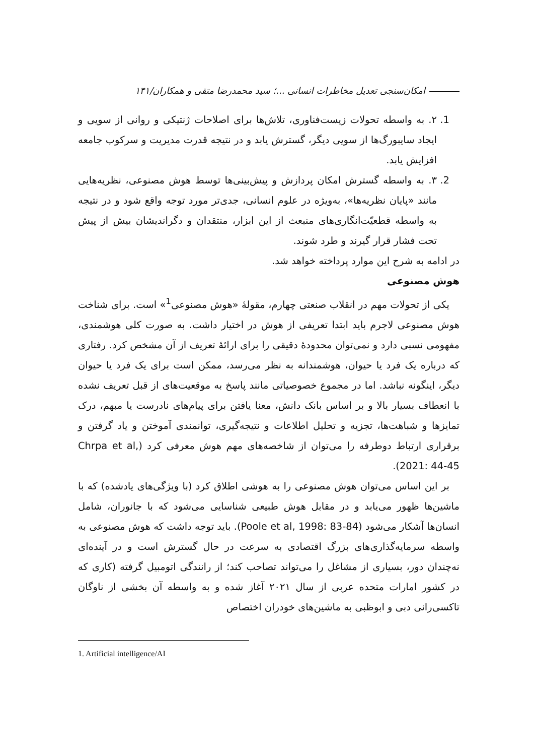امکان‌سنجی تعدیل مخاطرات انسانی ...؛ سید محمدرضا متقی و همکاران/۱۴۱
1. ۲. به واسطه تحولات زیست‌فناوری، تلاش‌ها برای اصلاحات ژنتیکی و روانی از سویی و ایجاد سایبورگ‌ها از سویی دیگر، گسترش یابد و در نتیجه قدرت مدیریت و سرکوب جامعه افزایش یابد.
2. ۳. به واسطه گسترش امکان پردازش و پیش‌بینی‌ها توسط هوش مصنوعی، نظریه‌هایی مانند «پایان نظریه‌ها»، به‌ویژه در علوم انسانی، جدی‌تر مورد توجه واقع شود و در نتیجه به واسطه قطعیّت‌انگاری‌های منبعث از این ابزار، منتقدان و دگراندیشان بیش از پیش تحت فشار قرار گیرند و طرد شوند.
در ادامه به شرح این موارد پرداخته خواهد شد.
هوش مصنوعی
یکی از تحولات مهم در انقلاب صنعتی چهارم، مقولهٔ «هوش مصنوعی<sup>1</sup>» است. برای شناخت هوش مصنوعی لاجرم باید ابتدا تعریفی از هوش در اختیار داشت. به صورت کلی هوشمندی، مفهومی نسبی دارد و نمی‌توان محدودهٔ دقیقی را برای ارائهٔ تعریف از آن مشخص کرد. رفتاری که درباره یک فرد یا حیوان، هوشمندانه به نظر می‌رسد، ممکن است برای یک فرد یا حیوان دیگر، اینگونه نباشد. اما در مجموع خصوصیاتی مانند پاسخ به موقعیت‌های از قبل تعریف نشده با انعطاف بسیار بالا و بر اساس بانک دانش، معنا یافتن برای پیام‌های نادرست یا مبهم، درک تمایزها و شباهت‌ها، تجزیه و تحلیل اطلاعات و نتیجه‌گیری، توانمندی آموختن و یاد گرفتن و برقراری ارتباط دوطرفه را می‌توان از شاخصه‌های مهم هوش معرفی کرد (Chrpa et al, 2021: 44-45).
بر این اساس می‌توان هوش مصنوعی را به هوشی اطلاق کرد (با ویژگی‌های یادشده) که با ماشین‌ها ظهور می‌یابد و در مقابل هوش طبیعی شناسایی می‌شود که با جانوران، شامل انسان‌ها آشکار می‌شود (Poole et al, 1998: 83-84). باید توجه داشت که هوش مصنوعی به واسطه سرمایه‌گذاری‌های بزرگ اقتصادی به سرعت در حال گسترش است و در آینده‌ای نه‌چندان دور، بسیاری از مشاغل را می‌تواند تصاحب کند؛ از رانندگی اتومبیل گرفته (کاری که در کشور امارات متحده عربی از سال ۲۰۲۱ آغاز شده و به واسطه آن بخشی از ناوگان تاکسی‌رانی دبی و ابوظبی به ماشین‌های خودران اختصاص
1. Artificial intelligence/AI